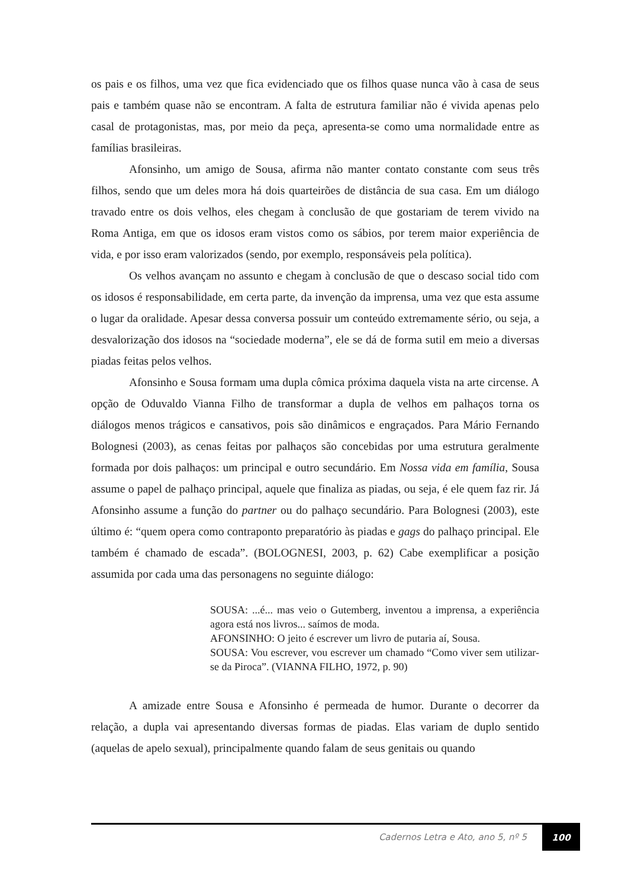os pais e os filhos, uma vez que fica evidenciado que os filhos quase nunca vão à casa de seus pais e também quase não se encontram. A falta de estrutura familiar não é vivida apenas pelo casal de protagonistas, mas, por meio da peça, apresenta-se como uma normalidade entre as famílias brasileiras.
Afonsinho, um amigo de Sousa, afirma não manter contato constante com seus três filhos, sendo que um deles mora há dois quarteirões de distância de sua casa. Em um diálogo travado entre os dois velhos, eles chegam à conclusão de que gostariam de terem vivido na Roma Antiga, em que os idosos eram vistos como os sábios, por terem maior experiência de vida, e por isso eram valorizados (sendo, por exemplo, responsáveis pela política).
Os velhos avançam no assunto e chegam à conclusão de que o descaso social tido com os idosos é responsabilidade, em certa parte, da invenção da imprensa, uma vez que esta assume o lugar da oralidade. Apesar dessa conversa possuir um conteúdo extremamente sério, ou seja, a desvalorização dos idosos na “sociedade moderna”, ele se dá de forma sutil em meio a diversas piadas feitas pelos velhos.
Afonsinho e Sousa formam uma dupla cômica próxima daquela vista na arte circense. A opção de Oduvaldo Vianna Filho de transformar a dupla de velhos em palhaços torna os diálogos menos trágicos e cansativos, pois são dinâmicos e engraçados. Para Mário Fernando Bolognesi (2003), as cenas feitas por palhaços são concebidas por uma estrutura geralmente formada por dois palhaços: um principal e outro secundário. Em Nossa vida em família, Sousa assume o papel de palhaço principal, aquele que finaliza as piadas, ou seja, é ele quem faz rir. Já Afonsinho assume a função do partner ou do palhaço secundário. Para Bolognesi (2003), este último é: “quem opera como contraponto preparatório às piadas e gags do palhaço principal. Ele também é chamado de escada”. (BOLOGNESI, 2003, p. 62) Cabe exemplificar a posição assumida por cada uma das personagens no seguinte diálogo:
SOUSA: ...é... mas veio o Gutemberg, inventou a imprensa, a experiência agora está nos livros... saímos de moda.
AFONSINHO: O jeito é escrever um livro de putaria aí, Sousa.
SOUSA: Vou escrever, vou escrever um chamado “Como viver sem utilizar-se da Piroca”. (VIANNA FILHO, 1972, p. 90)
A amizade entre Sousa e Afonsinho é permeada de humor. Durante o decorrer da relação, a dupla vai apresentando diversas formas de piadas. Elas variam de duplo sentido (aquelas de apelo sexual), principalmente quando falam de seus genitais ou quando
Cadernos Letra e Ato, ano 5, nº 5
100